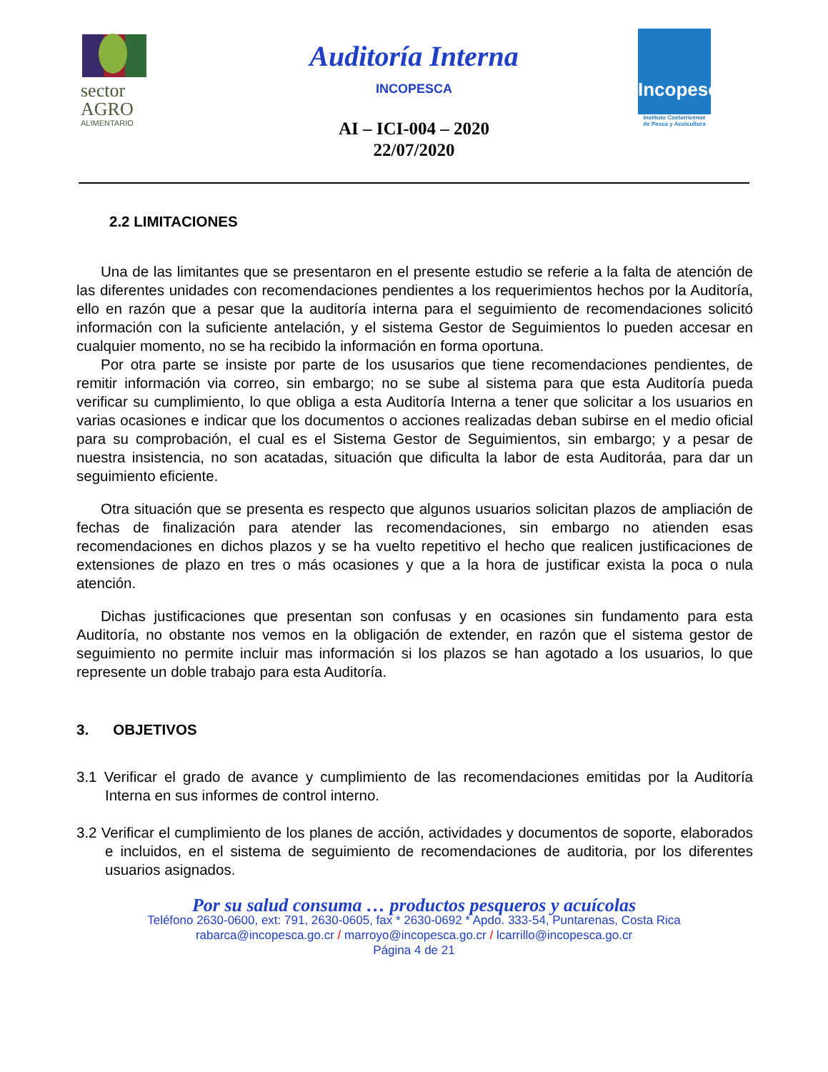sector
AGRO
ALIMENTARIO
Incopesca
Instituto Costarricense
de Pesca y Acuicultura
Auditoría Interna
INCOPESCA
AI – ICI-004 – 2020
22/07/2020
2.2 LIMITACIONES
Una de las limitantes que se presentaron en el presente estudio se referie a la falta de atención de las diferentes unidades con recomendaciones pendientes a los requerimientos hechos por la Auditoría, ello en razón que a pesar que la auditoría interna para el seguimiento de recomendaciones solicitó información con la suficiente antelación, y el sistema Gestor de Seguimientos lo pueden accesar en cualquier momento, no se ha recibido la información en forma oportuna.
Por otra parte se insiste por parte de los ususarios que tiene recomendaciones pendientes, de remitir información via correo, sin embargo; no se sube al sistema para que esta Auditoría pueda verificar su cumplimiento, lo que obliga a esta Auditoría Interna a tener que solicitar a los usuarios en varias ocasiones e indicar que los documentos o acciones realizadas deban subirse en el medio oficial para su comprobación, el cual es el Sistema Gestor de Seguimientos, sin embargo; y a pesar de nuestra insistencia, no son acatadas, situación que dificulta la labor de esta Auditoráa, para dar un seguimiento eficiente.
Otra situación que se presenta es respecto que algunos usuarios solicitan plazos de ampliación de fechas de finalización para atender las recomendaciones, sin embargo no atienden esas recomendaciones en dichos plazos y se ha vuelto repetitivo el hecho que realicen justificaciones de extensiones de plazo en tres o más ocasiones y que a la hora de justificar exista la poca o nula atención.
Dichas justificaciones que presentan son confusas y en ocasiones sin fundamento para esta Auditoría, no obstante nos vemos en la obligación de extender, en razón que el sistema gestor de seguimiento no permite incluir mas información si los plazos se han agotado a los usuarios, lo que represente un doble trabajo para esta Auditoría.
3. OBJETIVOS
3.1 Verificar el grado de avance y cumplimiento de las recomendaciones emitidas por la Auditoría Interna en sus informes de control interno.
3.2 Verificar el cumplimiento de los planes de acción, actividades y documentos de soporte, elaborados e incluidos, en el sistema de seguimiento de recomendaciones de auditoria, por los diferentes usuarios asignados.
Por su salud consuma … productos pesqueros y acuícolas
Teléfono 2630-0600, ext: 791, 2630-0605, fax * 2630-0692 * Apdo. 333-54, Puntarenas, Costa Rica
rabarca@incopesca.go.cr / marroyo@incopesca.go.cr / lcarrillo@incopesca.go.cr
Página 4 de 21